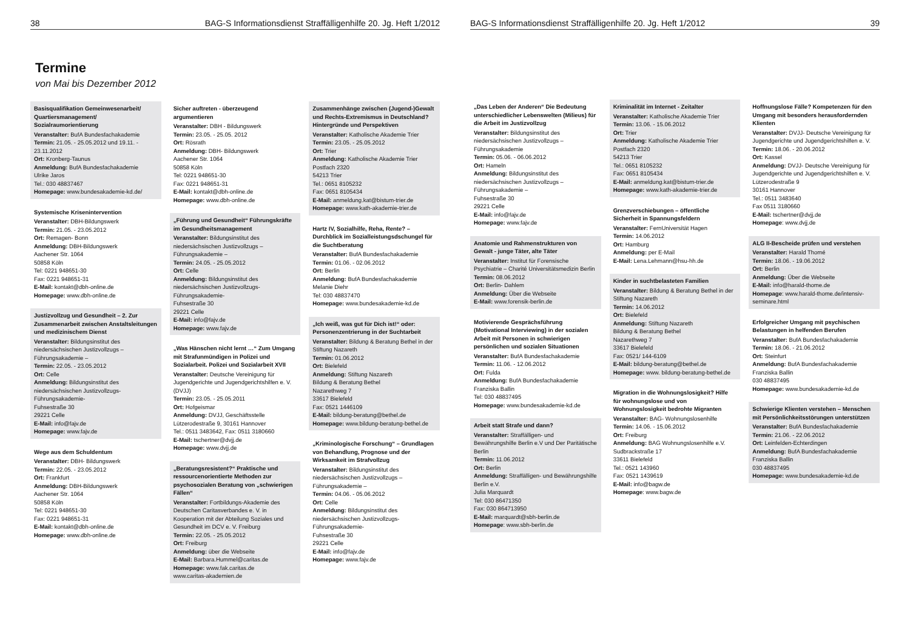38 BAG-S Informationsdienst Straffälligenhilfe 20. Jg. Heft 1/2012
Termine
von Mai bis Dezember 2012
Basisqualifikation Gemeinwesenarbeit/ Quartiersmanagement/ Sozialraumorientierung
Veranstalter: BufA Bundesfachakademie
Termin: 21.05. - 25.05.2012 und 19.11. - 23.11.2012
Ort: Kronberg-Taunus
Anmeldung: BufA Bundesfachakademie
Ulrike Jaros
Tel.: 030 48837467
Homepage: www.bundesakademie-kd.de/
Systemische Kriseninterventio­n
Veranstalter: DBH-Bildungswerk
Termin: 21.05. - 23.05.2012
Ort: Remagen- Bonn
Anmeldung: DBH-Bildungswerk
Aachener Str. 1064
50858 Köln
Tel: 0221 948651-30
Fax: 0221 948651-31
E-Mail: kontakt@dbh-online.de
Homepage: www.dbh-online.de
Justizvollzug und Gesundheit – 2. Zur Zusammenarbeit zwischen Anstaltsleitungen und medizinischem Dienst
Veranstalter: Bildungsinstitut des niedersächsischen Justizvollzugs – Führungsakademie –
Termin: 22.05. - 23.05.2012
Ort: Celle
Anmeldung: Bildungsinstitut des niedersächsischen Justizvollzugs- Führungsakademie-
Fuhsestraße 30
29221 Celle
E-Mail: info@fajv.de
Homepage: www.fajv.de
Wege aus dem Schuldentum
Veranstalter: DBH- Bildungswerk
Termin: 22.05. - 23.05.2012
Ort: Frankfurt
Anmeldung: DBH-Bildungswerk
Aachener Str. 1064
50858 Köln
Tel: 0221 948651-30
Fax: 0221 948651-31
E-Mail: kontakt@dbh-online.de
Homepage: www.dbh-online.de
Sicher auftreten - überzeugend argumentieren
Veranstalter: DBH - Bildungswerk
Termin: 23.05. - 25.05. 2012
Ort: Rösrath
Anmeldung: DBH- Bildungswerk
Aachener Str. 1064
50858 Köln
Tel: 0221 948651-30
Fax: 0221 948651-31
E-Mail: kontakt@dbh-online.de
Homepage: www.dbh-online.de
„Führung und Gesundheit“ Führungskräfte im Gesundheitsmanagement
Veranstalter: Bildungsinstitut des niedersächsischen Justizvollzugs – Führungsakademie –
Termin: 24.05. - 25.05.2012
Ort: Celle
Anmeldung: Bildungsinstitut des niedersächsischen Justizvollzugs- Führungsakademie-
Fuhsestraße 30
29221 Celle
E-Mail: info@fajv.de
Homepage: www.fajv.de
„Was Hänschen nicht lernt …“ Zum Umgang mit Strafunmündigen in Polizei und Sozialarbeit. Polizei und Sozialarbeit XVII
Veranstalter: Deutsche Vereinigung für Jugendgerichte und Jugendgerichtshilfen e. V. (DVJJ)
Termin: 23.05. - 25.05.2011
Ort: Hofgeismar
Anmeldung: DVJJ, Geschäftsstelle Lützerodestraße 9, 30161 Hannover
Tel.: 0511 3483642, Fax: 0511 3180660
E-Mail: tschertner@dvjj.de
Homepage: www.dvjj.de
„Beratungsresistent?“ Praktische und ressourcenorientierte Methoden zur psychosozialen Beratung von „schwierigen Fällen“Veranstalter: Fortbildungs-Akademie des Deutschen Caritasverbandes e. V. in Kooperation mit der Abteilung Soziales und Gesundheit im DCV e. V. Freiburg
Termin: 22.05. - 25.05.2012
Ort: Freiburg
Anmeldung: über die Webseite
E-Mail: Barbara.Hummel@caritas.de
Homepage: www.fak.caritas.de
www.caritas-akademien.de
Zusammenhänge zwischen (Jugend-)Gewalt und Rechts-Extremismus in Deutschland? Hintergründe und Perspektiven
Veranstalter: Katholische Akademie Trier
Termin: 23.05. - 25.05.2012
Ort: Trier
Anmeldung: Katholische Akademie Trier
Postfach 2320
54213 Trier
Tel.: 0651 8105232
Fax: 0651 8105434
E-Mail: anmeldung.kat@bistum-trier.de
Homepage: www.kath-akademie-trier.de
Hartz IV, Sozialhilfe, Reha, Rente? – Durchblick im Sozialleistungsdschungel für die Suchtberatung
Veranstalter: BufA Bundesfachakademie
Termin: 01.06. - 02.06.2012
Ort: Berlin
Anmeldung: BufA Bundesfachakademie
Melanie Diehr
Tel: 030 48837470
Homepage: www.bundesakademie-kd.de
„Ich weiß, was gut für Dich ist!“ oder: Personenzentrierung in der Suchtarbeit
Veranstalter: Bildung & Beratung Bethel in der Stiftung Nazareth
Termin: 01.06.2012
Ort: Bielefeld
Anmeldung: Stiftung Nazareth
Bildung & Beratung Bethel
Nazarethweg 7
33617 Bielefeld
Fax: 0521 1446109
E-Mail: bildung-beratung@bethel.de
Homepage: www.bildung-beratung-bethel.de
„Kriminologische Forschung“ – Grundlagen von Behandlung, Prognose und der Wirksamkeit im Strafvollzug
Veranstalter: Bildungsinstitut des niedersächsischen Justizvollzugs – Führungsakademie –
Termin: 04.06. - 05.06.2012
Ort: Celle
Anmeldung: Bildungsinstitut des niedersächsischen Justizvollzugs- Führungsakademie-
Fuhsestraße 30
29221 Celle
E-Mail: info@fajv.de
Homepage: www.fajv.de
BAG-S Informationsdienst Straffälligenhilfe 20. Jg. Heft 1/2012 39
„Das Leben der Anderen“ Die Bedeutung unterschiedlicher Lebenswelten (Milieus) für die Arbeit im Justizvollzug
Veranstalter: Bildungsinstitut des niedersächsischen Justizvollzugs – Führungsakademie
Termin: 05.06. - 06.06.2012
Ort: Hameln
Anmeldung: Bildungsinstitut des niedersächsischen Justizvollzugs – Führungsakademie –
Fuhsestraße 30
29221 Celle
E-Mail: info@fajv.de
Homepage: www.fajv.de
Anatomie und Rahmenstrukturen von Gewalt - junge Täter, alte Täter
Veranstalter: Institut für Forensische Psychiatrie – Charité Universitätsmedizin Berlin
Termin: 08.06.2012
Ort: Berlin- Dahlem
Anmeldung: Über die Webseite
E-Mail: www.forensik-berlin.de
Motivierende Gesprächsführung (Motivational Interviewing) in der sozialen Arbeit mit Personen in schwierigen persönlichen und sozialen Situationen
Veranstalter: BufA Bundesfachakademie
Termin: 11.06. - 12.06.2012
Ort: Fulda
Anmeldung: BufA Bundesfachakademie
Franziska Ballin
Tel: 030 48837495
Homepage: www.bundesakademie-kd.de
Arbeit statt Strafe und dann?
Veranstalter: Straffälligen- und Bewährungshilfe Berlin e.V und Der Paritätische Berlin
Termin: 11.06.2012
Ort: Berlin
Anmeldung: Straffälligen- und Bewährungshilfe Berlin e.V.
Julia Marquardt
Tel: 030 86471350
Fax: 030 864713950
E-Mail: marquardt@sbh-berlin.de
Homepage: www.sbh-berlin.de
Kriminalität im Internet - Zeitalter
Veranstalter: Katholische Akademie Trier
Termin: 13.06. - 15.06.2012
Ort: Trier
Anmeldung: Katholische Akademie Trier
Postfach 2320
54213 Trier
Tel.: 0651 8105232
Fax: 0651 8105434
E-Mail: anmeldung.kat@bistum-trier.de
Homepage: www.kath-akademie-trier.de
Grenzverschiebungen – öffentliche Sicherheit in Spannungsfeldern
Veranstalter: FernUniversität Hagen
Termin: 14.06.2012
Ort: Hamburg
Anmeldung: per E-Mail
E-Mail: Lena.Lehmann@hsu-hh.de
Kinder in suchtbelasteten Familien
Veranstalter: Bildung & Beratung Bethel in der Stiftung Nazareth
Termin: 14.06.2012
Ort: Bielefeld
Anmeldung: Stiftung Nazareth
Bildung & Beratung Bethel
Nazarethweg 7
33617 Bielefeld
Fax: 0521/ 144-6109
E-Mail: bildung-beratung@bethel.de
Homepage: www. bildung-beratung-bethel.de
Migration in die Wohnungslosigkeit? Hilfe für wohnungslose und von Wohnungslosigkeit bedrohte Migranten
Veranstalter: BAG- Wohnungslosenhilfe
Termin: 14.06. - 15.06.2012
Ort: Freiburg
Anmeldung: BAG Wohnungslosenhilfe e.V.
Sudbrackstraße 17
33611 Bielefeld
Tel.: 0521 143960
Fax: 0521 1439619
E-Mail: info@bagw.de
Homepage: www.bagw.de
Hoffnungslose Fälle? Kompetenzen für den Umgang mit besonders herausfordernden Klienten
Veranstalter: DVJJ- Deutsche Vereinigung für Jugendgerichte und Jugendgerichtshilfen e. V.
Termin: 18.06. - 20.06.2012
Ort: Kassel
Anmeldung: DVJJ- Deutsche Vereinigung für Jugendgerichte und Jugendgerichtshilfen e. V.
Lützerodestraße 9
30161 Hannover
Tel.: 0511 3483640
Fax 0511 3180660
E-Mail: tschertner@dvjj.de
Homepage: www.dvjj.de
ALG II-Bescheide prüfen und verstehen
Veranstalter: Harald Thomé
Termin: 18.06. - 19.06.2012
Ort: Berlin
Anmeldung: Über die Webseite
E-Mail: info@harald-thome.de
Homepage: www.harald-thome.de/intensiv-seminare.html
Erfolgreicher Umgang mit psychischen Belastungen in helfenden Berufen
Veranstalter: BufA Bundesfachakademie
Termin: 18.06. - 21.06.2012
Ort: Steinfurt
Anmeldung: BufA Bundesfachakademie
Franziska Ballin
030 48837495
Homepage: www.bundesakademie-kd.de
Schwierige Klienten verstehen – Menschen mit Persönlichkeitsstörungen unterstützen
Veranstalter: BufA Bundesfachakademie
Termin: 21.06. - 22.06.2012
Ort: Leinfelden-Echterdingen
Anmeldung: BufA Bundesfachakademie
Franziska Ballin
030 48837495
Homepage: www.bundesakademie-kd.de